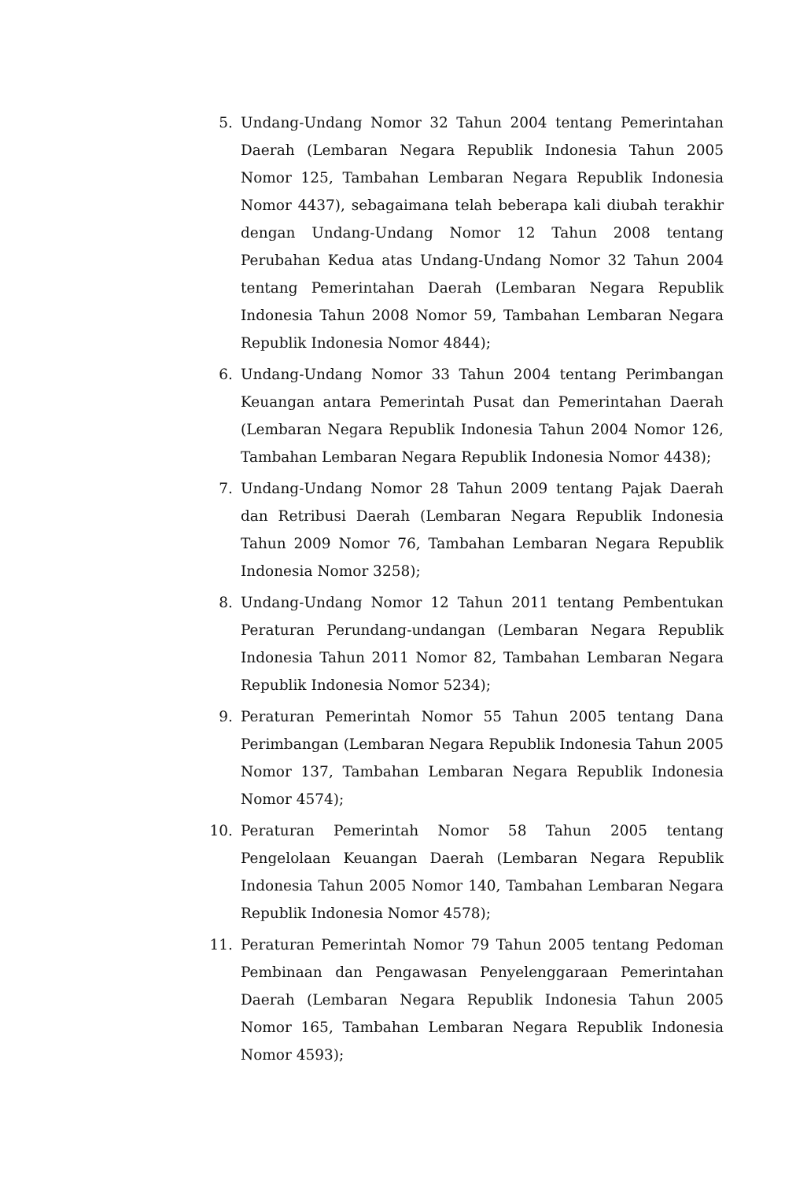5. Undang-Undang Nomor 32 Tahun 2004 tentang Pemerintahan Daerah (Lembaran Negara Republik Indonesia Tahun 2005 Nomor 125, Tambahan Lembaran Negara Republik Indonesia Nomor 4437), sebagaimana telah beberapa kali diubah terakhir dengan Undang-Undang Nomor 12 Tahun 2008 tentang Perubahan Kedua atas Undang-Undang Nomor 32 Tahun 2004 tentang Pemerintahan Daerah (Lembaran Negara Republik Indonesia Tahun 2008 Nomor 59, Tambahan Lembaran Negara Republik Indonesia Nomor 4844);
6. Undang-Undang Nomor 33 Tahun 2004 tentang Perimbangan Keuangan antara Pemerintah Pusat dan Pemerintahan Daerah (Lembaran Negara Republik Indonesia Tahun 2004 Nomor 126, Tambahan Lembaran Negara Republik Indonesia Nomor 4438);
7. Undang-Undang Nomor 28 Tahun 2009 tentang Pajak Daerah dan Retribusi Daerah (Lembaran Negara Republik Indonesia Tahun 2009 Nomor 76, Tambahan Lembaran Negara Republik Indonesia Nomor 3258);
8. Undang-Undang Nomor 12 Tahun 2011 tentang Pembentukan Peraturan Perundang-undangan (Lembaran Negara Republik Indonesia Tahun 2011 Nomor 82, Tambahan Lembaran Negara Republik Indonesia Nomor 5234);
9. Peraturan Pemerintah Nomor 55 Tahun 2005 tentang Dana Perimbangan (Lembaran Negara Republik Indonesia Tahun 2005 Nomor 137, Tambahan Lembaran Negara Republik Indonesia Nomor 4574);
10. Peraturan Pemerintah Nomor 58 Tahun 2005 tentang Pengelolaan Keuangan Daerah (Lembaran Negara Republik Indonesia Tahun 2005 Nomor 140, Tambahan Lembaran Negara Republik Indonesia Nomor 4578);
11. Peraturan Pemerintah Nomor 79 Tahun 2005 tentang Pedoman Pembinaan dan Pengawasan Penyelenggaraan Pemerintahan Daerah (Lembaran Negara Republik Indonesia Tahun 2005 Nomor 165, Tambahan Lembaran Negara Republik Indonesia Nomor 4593);